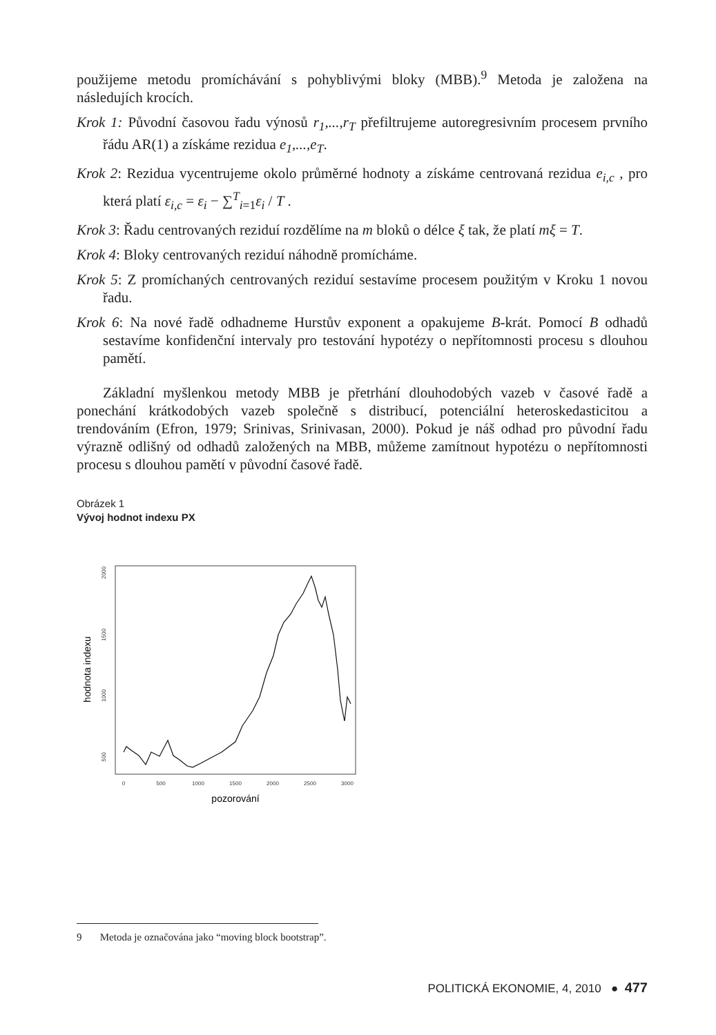použijeme metodu promíchávání s pohyblivými bloky (MBB).<sup>9</sup> Metoda je založena na následujích krocích.
Krok 1: Původní časovou řadu výnosů r<sub>1</sub>,...,r<sub>T</sub> přefiltrujeme autoregresivním procesem prvního řádu AR(1) a získáme rezidua e<sub>1</sub>,...,e<sub>T</sub>.
Krok 2: Rezidua vycentrujeme okolo průměrné hodnoty a získáme centrovaná rezidua e<sub>i,c</sub> , pro která platí ε<sub>i,c</sub> = ε<sub>i</sub> − ∑<sup>T</sup><sub>i=1</sub>ε<sub>i</sub> / T .
Krok 3: Řadu centrovaných reziduí rozdělíme na m bloků o délce ξ tak, že platí mξ = T.
Krok 4: Bloky centrovaných reziduí náhodně promícháme.
Krok 5: Z promíchaných centrovaných reziduí sestavíme procesem použitým v Kroku 1 novou řadu.
Krok 6: Na nové řadě odhadneme Hurstův exponent a opakujeme B-krát. Pomocí B odhadů sestavíme konfidenční intervaly pro testování hypotézy o nepřítomnosti procesu s dlouhou pamětí.
Základní myšlenkou metody MBB je přetrhání dlouhodobých vazeb v časové řadě a ponechání krátkodobých vazeb společně s distribucí, potenciální heteroskedasticitou a trendováním (Efron, 1979; Srinivas, Srinivasan, 2000). Pokud je náš odhad pro původní řadu výrazně odlišný od odhadů založených na MBB, můžeme zamítnout hypotézu o nepřítomnosti procesu s dlouhou pamětí v původní časové řadě.
Obrázek 1
Vývoj hodnot indexu PX
2000
1500
1000
500
0
500
1000
1500
2000
2500
3000
hodnota indexu
pozorování
9 Metoda je označována jako “moving block bootstrap”.
POLITICKÁ EKONOMIE, 4, 2010 ● 477